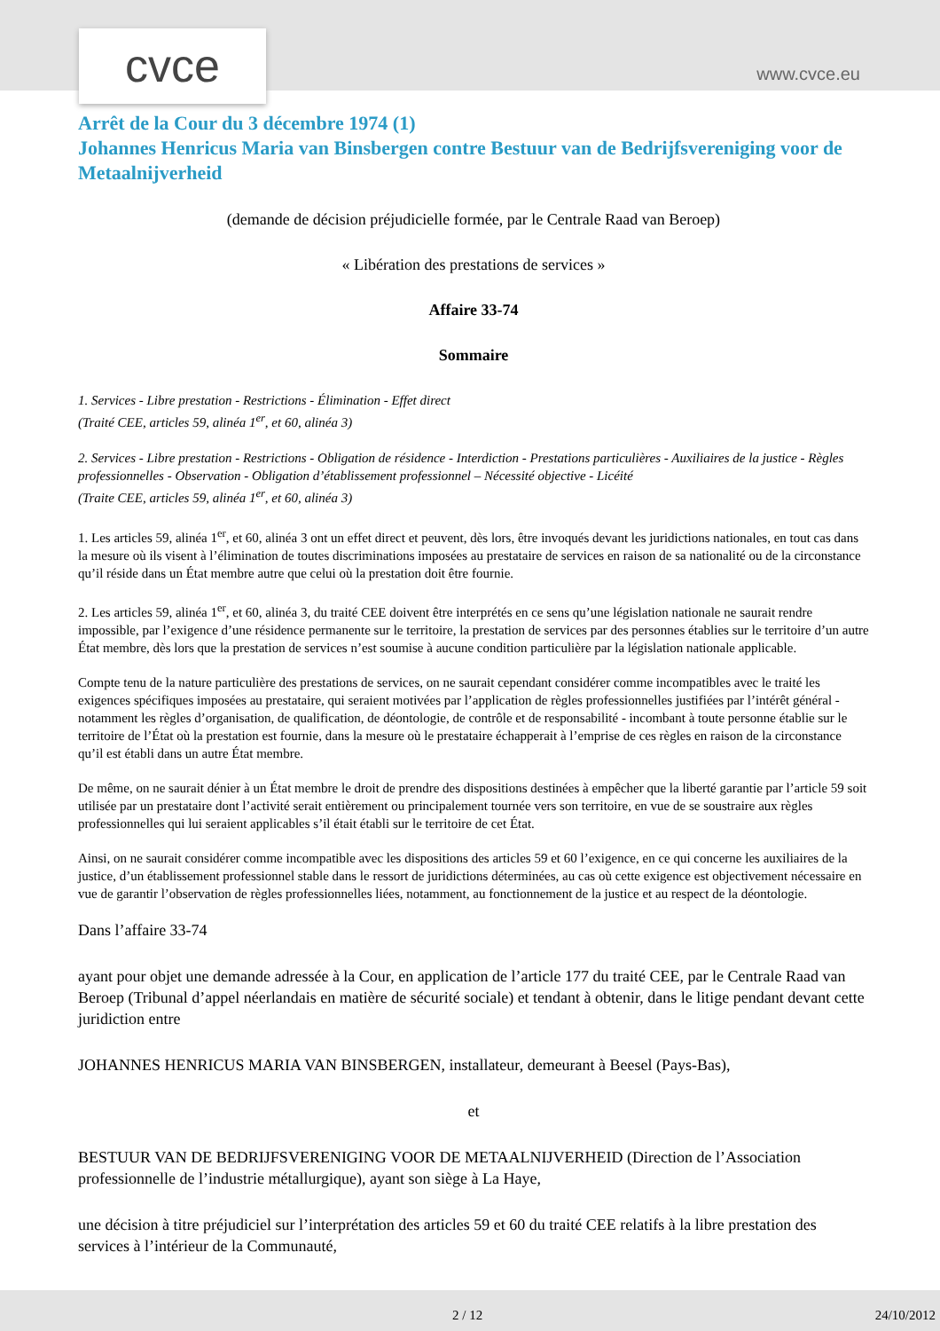cvce www.cvce.eu
Arrêt de la Cour du 3 décembre 1974 (1)
Johannes Henricus Maria van Binsbergen contre Bestuur van de Bedrijfsvereniging voor de Metaalnijverheid
(demande de décision préjudicielle formée, par le Centrale Raad van Beroep)
« Libération des prestations de services »
Affaire 33-74
Sommaire
1. Services - Libre prestation - Restrictions - Élimination - Effet direct
(Traité CEE, articles 59, alinéa 1<sup>er</sup>, et 60, alinéa 3)
2. Services - Libre prestation - Restrictions - Obligation de résidence - Interdiction - Prestations particulières - Auxiliaires de la justice - Règles professionnelles - Observation - Obligation d’établissement professionnel – Nécessité objective - Licéité
(Traite CEE, articles 59, alinéa 1<sup>er</sup>, et 60, alinéa 3)
1. Les articles 59, alinéa 1<sup>er</sup>, et 60, alinéa 3 ont un effet direct et peuvent, dès lors, être invoqués devant les juridictions nationales, en tout cas dans la mesure où ils visent à l’élimination de toutes discriminations imposées au prestataire de services en raison de sa nationalité ou de la circonstance qu’il réside dans un État membre autre que celui où la prestation doit être fournie.
2. Les articles 59, alinéa 1<sup>er</sup>, et 60, alinéa 3, du traité CEE doivent être interprétés en ce sens qu’une législation nationale ne saurait rendre impossible, par l’exigence d’une résidence permanente sur le territoire, la prestation de services par des personnes établies sur le territoire d’un autre État membre, dès lors que la prestation de services n’est soumise à aucune condition particulière par la législation nationale applicable.
Compte tenu de la nature particulière des prestations de services, on ne saurait cependant considérer comme incompatibles avec le traité les exigences spécifiques imposées au prestataire, qui seraient motivées par l’application de règles professionnelles justifiées par l’intérêt général - notamment les règles d’organisation, de qualification, de déontologie, de contrôle et de responsabilité - incombant à toute personne établie sur le territoire de l’État où la prestation est fournie, dans la mesure où le prestataire échapperait à l’emprise de ces règles en raison de la circonstance qu’il est établi dans un autre État membre.
De même, on ne saurait dénier à un État membre le droit de prendre des dispositions destinées à empêcher que la liberté garantie par l’article 59 soit utilisée par un prestataire dont l’activité serait entièrement ou principalement tournée vers son territoire, en vue de se soustraire aux règles professionnelles qui lui seraient applicables s’il était établi sur le territoire de cet État.
Ainsi, on ne saurait considérer comme incompatible avec les dispositions des articles 59 et 60 l’exigence, en ce qui concerne les auxiliaires de la justice, d’un établissement professionnel stable dans le ressort de juridictions déterminées, au cas où cette exigence est objectivement nécessaire en vue de garantir l’observation de règles professionnelles liées, notamment, au fonctionnement de la justice et au respect de la déontologie.
Dans l’affaire 33-74
ayant pour objet une demande adressée à la Cour, en application de l’article 177 du traité CEE, par le Centrale Raad van Beroep (Tribunal d’appel néerlandais en matière de sécurité sociale) et tendant à obtenir, dans le litige pendant devant cette juridiction entre
JOHANNES HENRICUS MARIA VAN BINSBERGEN, installateur, demeurant à Beesel (Pays-Bas),
et
BESTUUR VAN DE BEDRIJFSVERENIGING VOOR DE METAALNIJVERHEID (Direction de l’Association professionnelle de l’industrie métallurgique), ayant son siège à La Haye,
une décision à titre préjudiciel sur l’interprétation des articles 59 et 60 du traité CEE relatifs à la libre prestation des services à l’intérieur de la Communauté,
2 / 12 24/10/2012